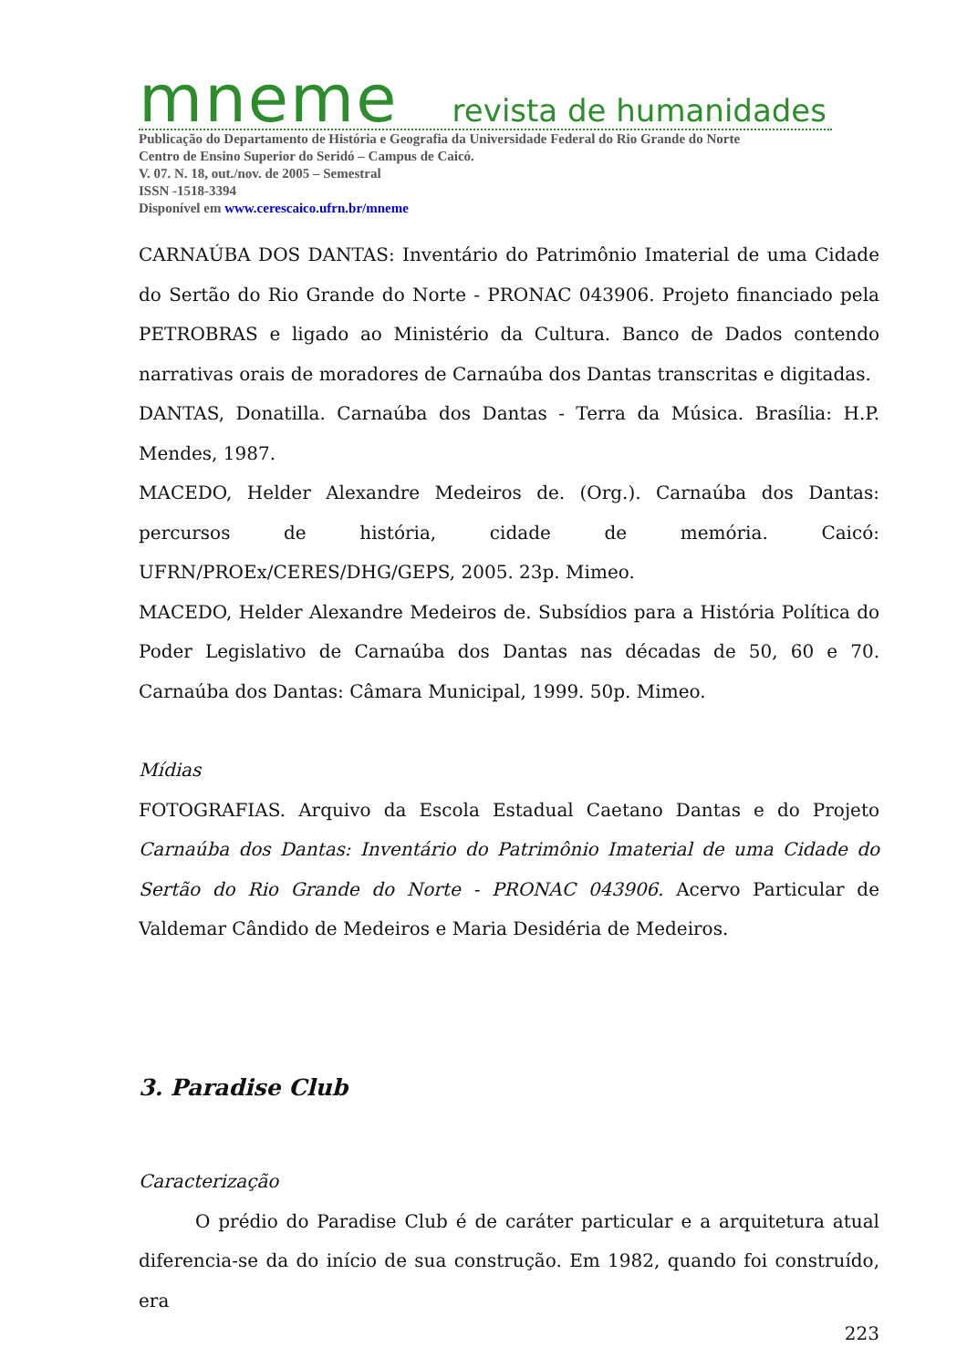mneme revista de humanidades
Publicação do Departamento de História e Geografia da Universidade Federal do Rio Grande do Norte
Centro de Ensino Superior do Seridó – Campus de Caicó.
V. 07. N. 18, out./nov. de 2005 – Semestral
ISSN -1518-3394
Disponível em www.cerescaico.ufrn.br/mneme
CARNAÚBA DOS DANTAS: Inventário do Patrimônio Imaterial de uma Cidade do Sertão do Rio Grande do Norte - PRONAC 043906. Projeto financiado pela PETROBRAS e ligado ao Ministério da Cultura. Banco de Dados contendo narrativas orais de moradores de Carnaúba dos Dantas transcritas e digitadas.
DANTAS, Donatilla. Carnaúba dos Dantas - Terra da Música. Brasília: H.P. Mendes, 1987.
MACEDO, Helder Alexandre Medeiros de. (Org.). Carnaúba dos Dantas: percursos de história, cidade de memória. Caicó: UFRN/PROEx/CERES/DHG/GEPS, 2005. 23p. Mimeo.
MACEDO, Helder Alexandre Medeiros de. Subsídios para a História Política do Poder Legislativo de Carnaúba dos Dantas nas décadas de 50, 60 e 70. Carnaúba dos Dantas: Câmara Municipal, 1999. 50p. Mimeo.
Mídias
FOTOGRAFIAS. Arquivo da Escola Estadual Caetano Dantas e do Projeto Carnaúba dos Dantas: Inventário do Patrimônio Imaterial de uma Cidade do Sertão do Rio Grande do Norte - PRONAC 043906. Acervo Particular de Valdemar Cândido de Medeiros e Maria Desidéria de Medeiros.
3. Paradise Club
Caracterização
O prédio do Paradise Club é de caráter particular e a arquitetura atual diferencia-se da do início de sua construção. Em 1982, quando foi construído, era
223